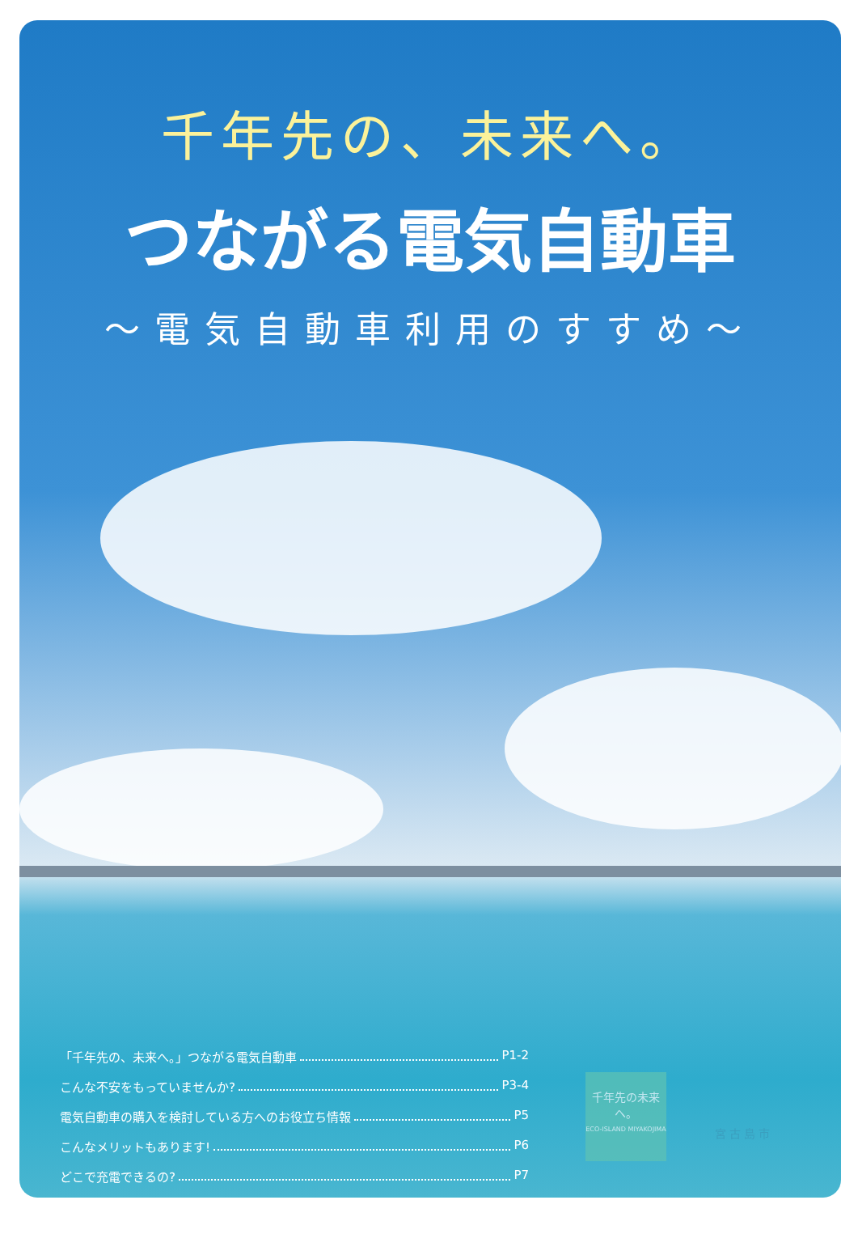千年先の、未来へ。
つながる電気自動車
～電気自動車利用のすすめ～
「千年先の、未来へ。」つながる電気自動車 P1-2
こんな不安をもっていませんか? P3-4
電気自動車の購入を検討している方へのお役立ち情報 P5
こんなメリットもあります! P6
どこで充電できるの? P7
千年先の未来へ。
ECO-ISLAND MIYAKOJIMA
宮古島市